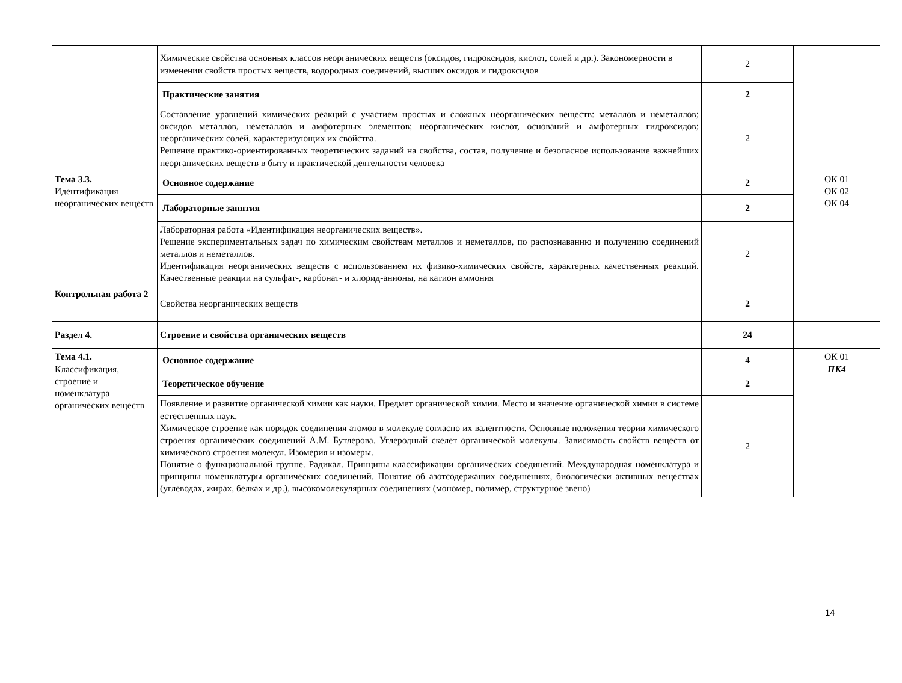| | Химические свойства основных классов неорганических веществ (оксидов, гидроксидов, кислот, солей и др.). Закономерности в изменении свойств простых веществ, водородных соединений, высших оксидов и гидроксидов | 2 | |
| | Практические занятия | 2 | |
| | Составление уравнений химических реакций с участием простых и сложных неорганических веществ: металлов и неметаллов; оксидов металлов, неметаллов и амфотерных элементов; неорганических кислот, оснований и амфотерных гидроксидов; неорганических солей, характеризующих их свойства. Решение практико-ориентированных теоретических заданий на свойства, состав, получение и безопасное использование важнейших неорганических веществ в быту и практической деятельности человека | 2 | |
| Тема 3.3. Идентификация неорганических веществ | Основное содержание | 2 | ОК 01 ОК 02 ОК 04 |
| | Лабораторные занятия | 2 | |
| | Лабораторная работа «Идентификация неорганических веществ». Решение экспериментальных задач по химическим свойствам металлов и неметаллов, по распознаванию и получению соединений металлов и неметаллов. Идентификация неорганических веществ с использованием их физико-химических свойств, характерных качественных реакций. Качественные реакции на сульфат-, карбонат- и хлорид-анионы, на катион аммония | 2 | |
| Контрольная работа 2 | Свойства неорганических веществ | 2 | |
| Раздел 4. | Строение и свойства органических веществ | 24 | |
| Тема 4.1. Классификация, строение и номенклатура органических веществ | Основное содержание | 4 | ОК 01 ПК4 |
| | Теоретическое обучение | 2 | |
| | Появление и развитие органической химии как науки. Предмет органической химии. Место и значение органической химии в системе естественных наук. Химическое строение как порядок соединения атомов в молекуле согласно их валентности. Основные положения теории химического строения органических соединений А.М. Бутлерова. Углеродный скелет органической молекулы. Зависимость свойств веществ от химического строения молекул. Изомерия и изомеры. Понятие о функциональной группе. Радикал. Принципы классификации органических соединений. Международная номенклатура и принципы номенклатуры органических соединений. Понятие об азотсодержащих соединениях, биологически активных веществах (углеводах, жирах, белках и др.), высокомолекулярных соединениях (мономер, полимер, структурное звено) | 2 | |
14